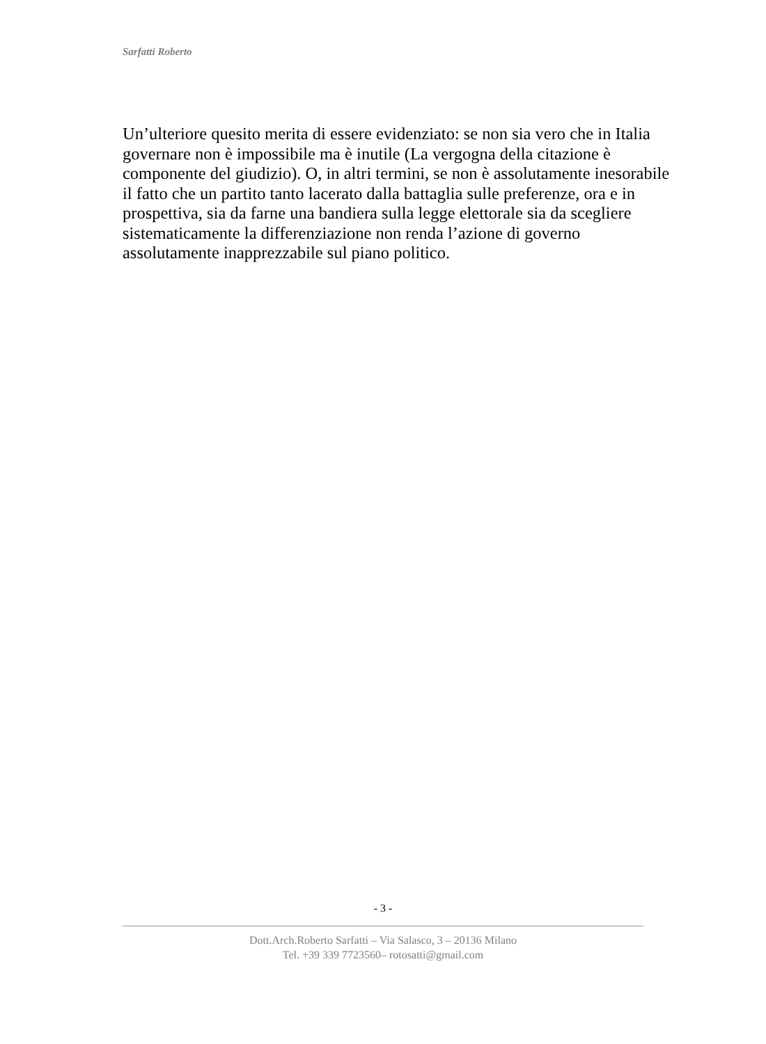Sarfatti Roberto
Un’ulteriore quesito merita di essere evidenziato: se non sia vero che in Italia governare non è impossibile ma è inutile (La vergogna della citazione è componente del giudizio). O, in altri termini, se non è assolutamente inesorabile il fatto che un partito tanto lacerato dalla battaglia sulle preferenze, ora e in prospettiva, sia da farne una bandiera sulla legge elettorale sia da scegliere sistematicamente la differenziazione non renda l’azione di governo assolutamente inapprezzabile sul piano politico.
- 3 -
Dott.Arch.Roberto Sarfatti – Via Salasco, 3 – 20136 Milano
Tel. +39 339 7723560– rotosatti@gmail.com